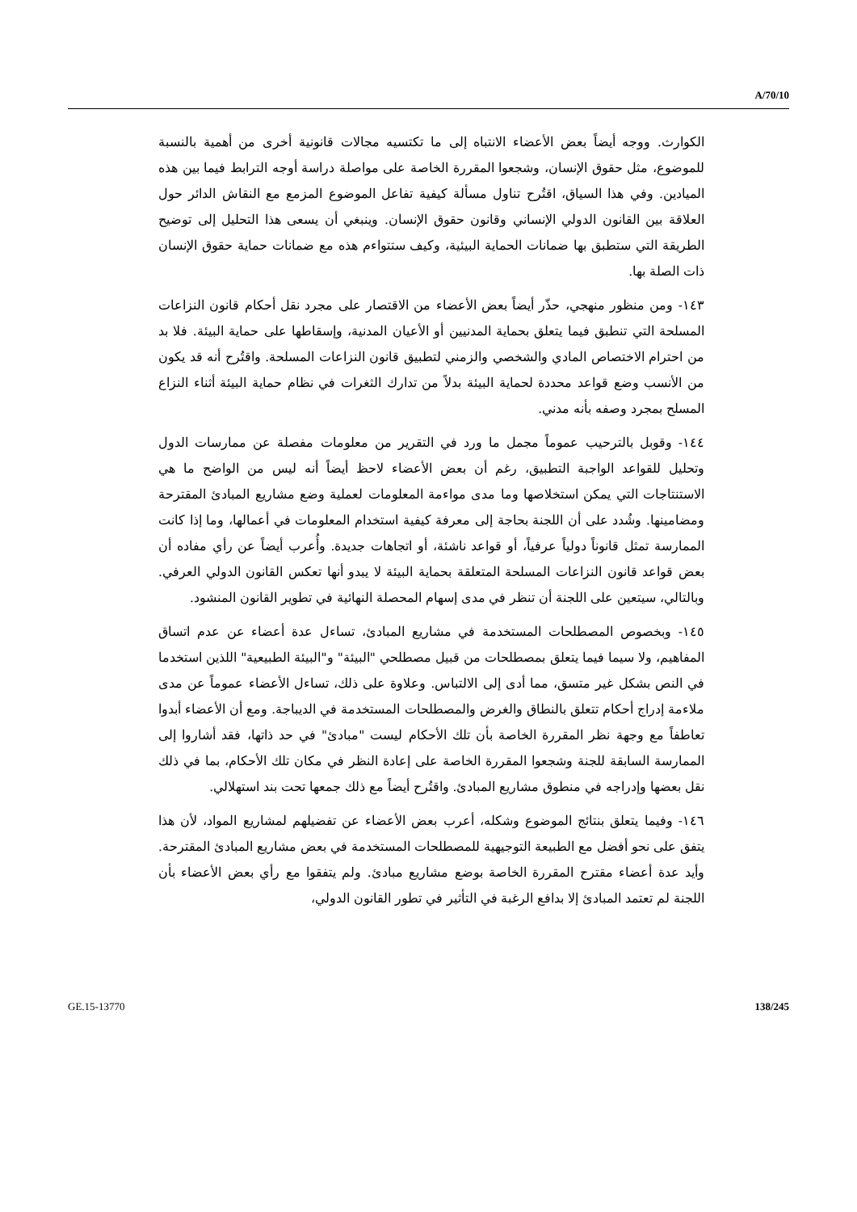A/70/10
الكوارث. ووجه أيضاً بعض الأعضاء الانتباه إلى ما تكتسيه مجالات قانونية أخرى من أهمية بالنسبة للموضوع، مثل حقوق الإنسان، وشجعوا المقررة الخاصة على مواصلة دراسة أوجه الترابط فيما بين هذه الميادين. وفي هذا السياق، اقتُرح تناول مسألة كيفية تفاعل الموضوع المزمع مع النقاش الدائر حول العلاقة بين القانون الدولي الإنساني وقانون حقوق الإنسان. وينبغي أن يسعى هذا التحليل إلى توضيح الطريقة التي ستطبق بها ضمانات الحماية البيئية، وكيف ستتواءم هذه مع ضمانات حماية حقوق الإنسان ذات الصلة بها.
١٤٣- ومن منظور منهجي، حذّر أيضاً بعض الأعضاء من الاقتصار على مجرد نقل أحكام قانون النزاعات المسلحة التي تنطبق فيما يتعلق بحماية المدنيين أو الأعيان المدنية، وإسقاطها على حماية البيئة. فلا بد من احترام الاختصاص المادي والشخصي والزمني لتطبيق قانون النزاعات المسلحة. واقتُرح أنه قد يكون من الأنسب وضع قواعد محددة لحماية البيئة بدلاً من تدارك الثغرات في نظام حماية البيئة أثناء النزاع المسلح بمجرد وصفه بأنه مدني.
١٤٤- وقوبل بالترحيب عموماً مجمل ما ورد في التقرير من معلومات مفصلة عن ممارسات الدول وتحليل للقواعد الواجبة التطبيق، رغم أن بعض الأعضاء لاحظ أيضاً أنه ليس من الواضح ما هي الاستنتاجات التي يمكن استخلاصها وما مدى مواءمة المعلومات لعملية وضع مشاريع المبادئ المقترحة ومضامينها. وشُدد على أن اللجنة بحاجة إلى معرفة كيفية استخدام المعلومات في أعمالها، وما إذا كانت الممارسة تمثل قانوناً دولياً عرفياً، أو قواعد ناشئة، أو اتجاهات جديدة. وأُعرب أيضاً عن رأي مفاده أن بعض قواعد قانون النزاعات المسلحة المتعلقة بحماية البيئة لا يبدو أنها تعكس القانون الدولي العرفي. وبالتالي، سيتعين على اللجنة أن تنظر في مدى إسهام المحصلة النهائية في تطوير القانون المنشود.
١٤٥- وبخصوص المصطلحات المستخدمة في مشاريع المبادئ، تساءل عدة أعضاء عن عدم اتساق المفاهيم، ولا سيما فيما يتعلق بمصطلحات من قبيل مصطلحي "البيئة" و"البيئة الطبيعية" اللذين استخدما في النص بشكل غير متسق، مما أدى إلى الالتباس. وعلاوة على ذلك، تساءل الأعضاء عموماً عن مدى ملاءمة إدراج أحكام تتعلق بالنطاق والغرض والمصطلحات المستخدمة في الديباجة. ومع أن الأعضاء أبدوا تعاطفاً مع وجهة نظر المقررة الخاصة بأن تلك الأحكام ليست "مبادئ" في حد ذاتها، فقد أشاروا إلى الممارسة السابقة للجنة وشجعوا المقررة الخاصة على إعادة النظر في مكان تلك الأحكام، بما في ذلك نقل بعضها وإدراجه في منطوق مشاريع المبادئ. واقتُرح أيضاً مع ذلك جمعها تحت بند استهلالي.
١٤٦- وفيما يتعلق بنتائج الموضوع وشكله، أعرب بعض الأعضاء عن تفضيلهم لمشاريع المواد، لأن هذا يتفق على نحو أفضل مع الطبيعة التوجيهية للمصطلحات المستخدمة في بعض مشاريع المبادئ المقترحة. وأيد عدة أعضاء مقترح المقررة الخاصة بوضع مشاريع مبادئ. ولم يتفقوا مع رأي بعض الأعضاء بأن اللجنة لم تعتمد المبادئ إلا بدافع الرغبة في التأثير في تطور القانون الدولي،
GE.15-13770 138/245